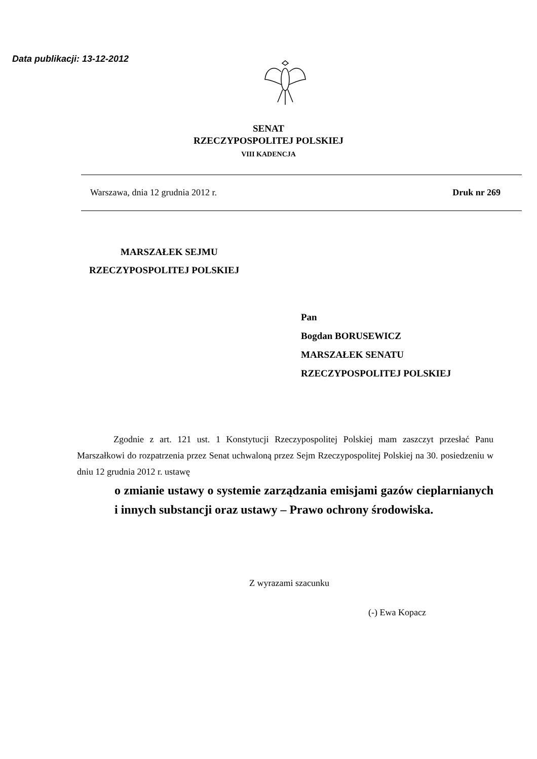Data publikacji: 13-12-2012
SENAT
RZECZYPOSPOLITEJ POLSKIEJ
VIII KADENCJA
Warszawa, dnia 12 grudnia 2012 r. Druk nr 269
MARSZAŁEK SEJMU
RZECZYPOSPOLITEJ POLSKIEJ
Pan
Bogdan BORUSEWICZ
MARSZAŁEK SENATU
RZECZYPOSPOLITEJ POLSKIEJ
Zgodnie z art. 121 ust. 1 Konstytucji Rzeczypospolitej Polskiej mam zaszczyt przesłać Panu Marszałkowi do rozpatrzenia przez Senat uchwaloną przez Sejm Rzeczypospolitej Polskiej na 30. posiedzeniu w dniu 12 grudnia 2012 r. ustawę
o zmianie ustawy o systemie zarządzania emisjami gazów cieplarnianych i innych substancji oraz ustawy – Prawo ochrony środowiska.
Z wyrazami szacunku
(-) Ewa Kopacz